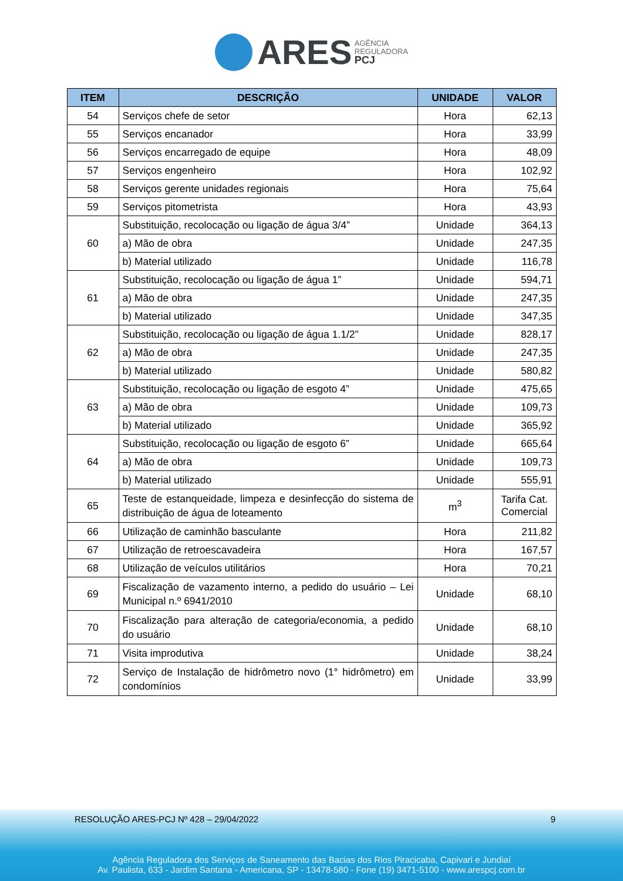ARES AGÊNCIA
REGULADORA
PCJ
| ITEM | DESCRIÇÃO | UNIDADE | VALOR |
| --- | --- | --- | --- |
| 54 | Serviços chefe de setor | Hora | 62,13 |
| 55 | Serviços encanador | Hora | 33,99 |
| 56 | Serviços encarregado de equipe | Hora | 48,09 |
| 57 | Serviços engenheiro | Hora | 102,92 |
| 58 | Serviços gerente unidades regionais | Hora | 75,64 |
| 59 | Serviços pitometrista | Hora | 43,93 |
| 60 | Substituição, recolocação ou ligação de água 3/4” | Unidade | 364,13 |
| | a) Mão de obra | Unidade | 247,35 |
| | b) Material utilizado | Unidade | 116,78 |
| 61 | Substituição, recolocação ou ligação de água 1” | Unidade | 594,71 |
| | a) Mão de obra | Unidade | 247,35 |
| | b) Material utilizado | Unidade | 347,35 |
| 62 | Substituição, recolocação ou ligação de água 1.1/2” | Unidade | 828,17 |
| | a) Mão de obra | Unidade | 247,35 |
| | b) Material utilizado | Unidade | 580,82 |
| 63 | Substituição, recolocação ou ligação de esgoto 4” | Unidade | 475,65 |
| | a) Mão de obra | Unidade | 109,73 |
| | b) Material utilizado | Unidade | 365,92 |
| 64 | Substituição, recolocação ou ligação de esgoto 6” | Unidade | 665,64 |
| | a) Mão de obra | Unidade | 109,73 |
| | b) Material utilizado | Unidade | 555,91 |
| 65 | Teste de estanqueidade, limpeza e desinfecção do sistema de distribuição de água de loteamento | m<sup>3</sup> | Tarifa Cat. Comercial |
| 66 | Utilização de caminhão basculante | Hora | 211,82 |
| 67 | Utilização de retroescavadeira | Hora | 167,57 |
| 68 | Utilização de veículos utilitários | Hora | 70,21 |
| 69 | Fiscalização de vazamento interno, a pedido do usuário – Lei Municipal n.º 6941/2010 | Unidade | 68,10 |
| 70 | Fiscalização para alteração de categoria/economia, a pedido do usuário | Unidade | 68,10 |
| 71 | Visita improdutiva | Unidade | 38,24 |
| 72 | Serviço de Instalação de hidrômetro novo (1° hidrômetro) em condomínios | Unidade | 33,99 |
RESOLUÇÃO ARES-PCJ Nº 428 – 29/04/2022 9
Agência Reguladora dos Serviços de Saneamento das Bacias dos Rios Piracicaba, Capivari e Jundiaí
Av. Paulista, 633 - Jardim Santana - Americana, SP - 13478-580 - Fone (19) 3471-5100 - www.arespcj.com.br